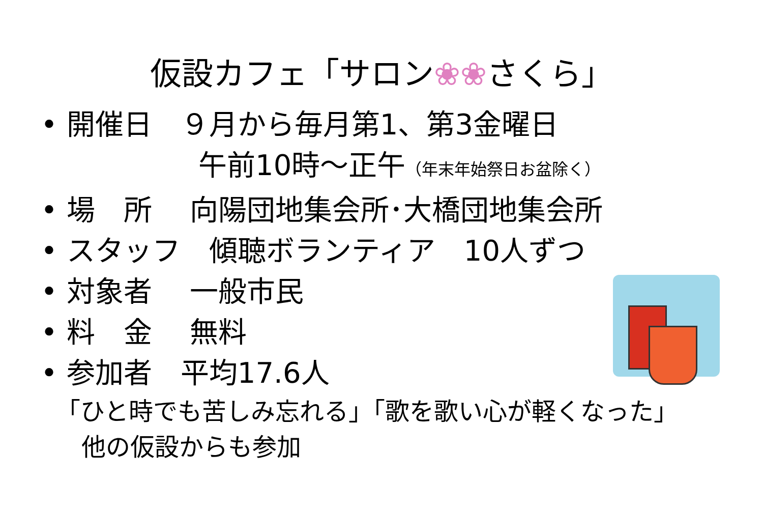仮設カフェ「サロン❀❀さくら」
• 開催日　９月から毎月第1、第3金曜日
午前10時～正午（年末年始祭日お盆除く）
• 場　所　 向陽団地集会所･大橋団地集会所
• スタッフ　傾聴ボランティア　10人ずつ
• 対象者　 一般市民
• 料　金　 無料
• 参加者　平均17.6人
「ひと時でも苦しみ忘れる」「歌を歌い心が軽くなった」
他の仮設からも参加